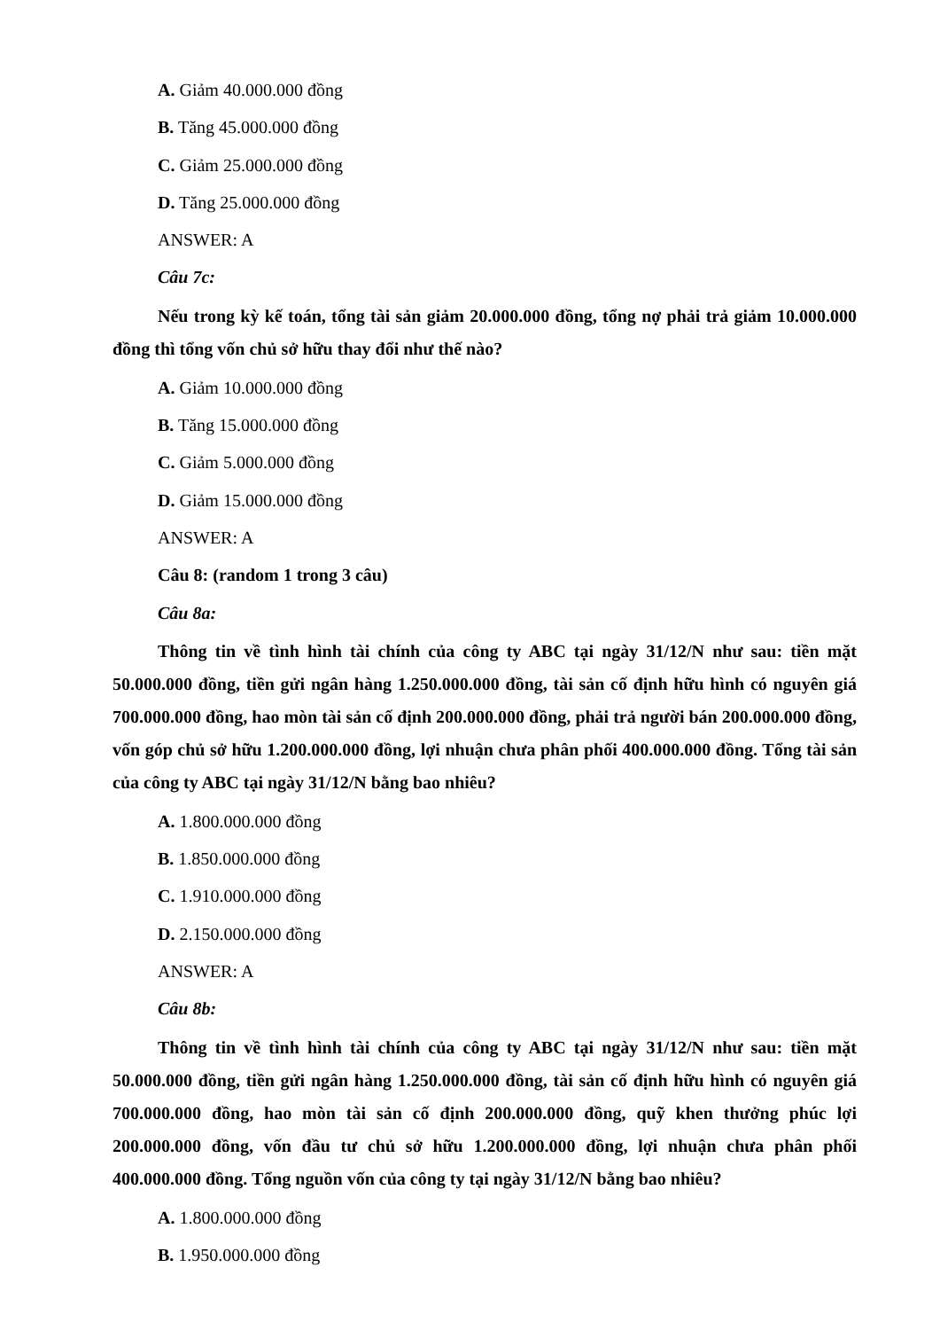A. Giảm 40.000.000 đồng
B. Tăng 45.000.000 đồng
C. Giảm 25.000.000 đồng
D. Tăng 25.000.000 đồng
ANSWER: A
Câu 7c:
Nếu trong kỳ kế toán, tổng tài sản giảm 20.000.000 đồng, tổng nợ phải trả giảm 10.000.000 đồng thì tổng vốn chủ sở hữu thay đổi như thế nào?
A. Giảm 10.000.000 đồng
B. Tăng 15.000.000 đồng
C. Giảm 5.000.000 đồng
D. Giảm 15.000.000 đồng
ANSWER: A
Câu 8: (random 1 trong 3 câu)
Câu 8a:
Thông tin về tình hình tài chính của công ty ABC tại ngày 31/12/N như sau: tiền mặt 50.000.000 đồng, tiền gửi ngân hàng 1.250.000.000 đồng, tài sản cố định hữu hình có nguyên giá 700.000.000 đồng, hao mòn tài sản cố định 200.000.000 đồng, phải trả người bán 200.000.000 đồng, vốn góp chủ sở hữu 1.200.000.000 đồng, lợi nhuận chưa phân phối 400.000.000 đồng. Tổng tài sản của công ty ABC tại ngày 31/12/N bằng bao nhiêu?
A. 1.800.000.000 đồng
B. 1.850.000.000 đồng
C. 1.910.000.000 đồng
D. 2.150.000.000 đồng
ANSWER: A
Câu 8b:
Thông tin về tình hình tài chính của công ty ABC tại ngày 31/12/N như sau: tiền mặt 50.000.000 đồng, tiền gửi ngân hàng 1.250.000.000 đồng, tài sản cố định hữu hình có nguyên giá 700.000.000 đồng, hao mòn tài sản cố định 200.000.000 đồng, quỹ khen thưởng phúc lợi 200.000.000 đồng, vốn đầu tư chủ sở hữu 1.200.000.000 đồng, lợi nhuận chưa phân phối 400.000.000 đồng. Tổng nguồn vốn của công ty tại ngày 31/12/N bằng bao nhiêu?
A. 1.800.000.000 đồng
B. 1.950.000.000 đồng